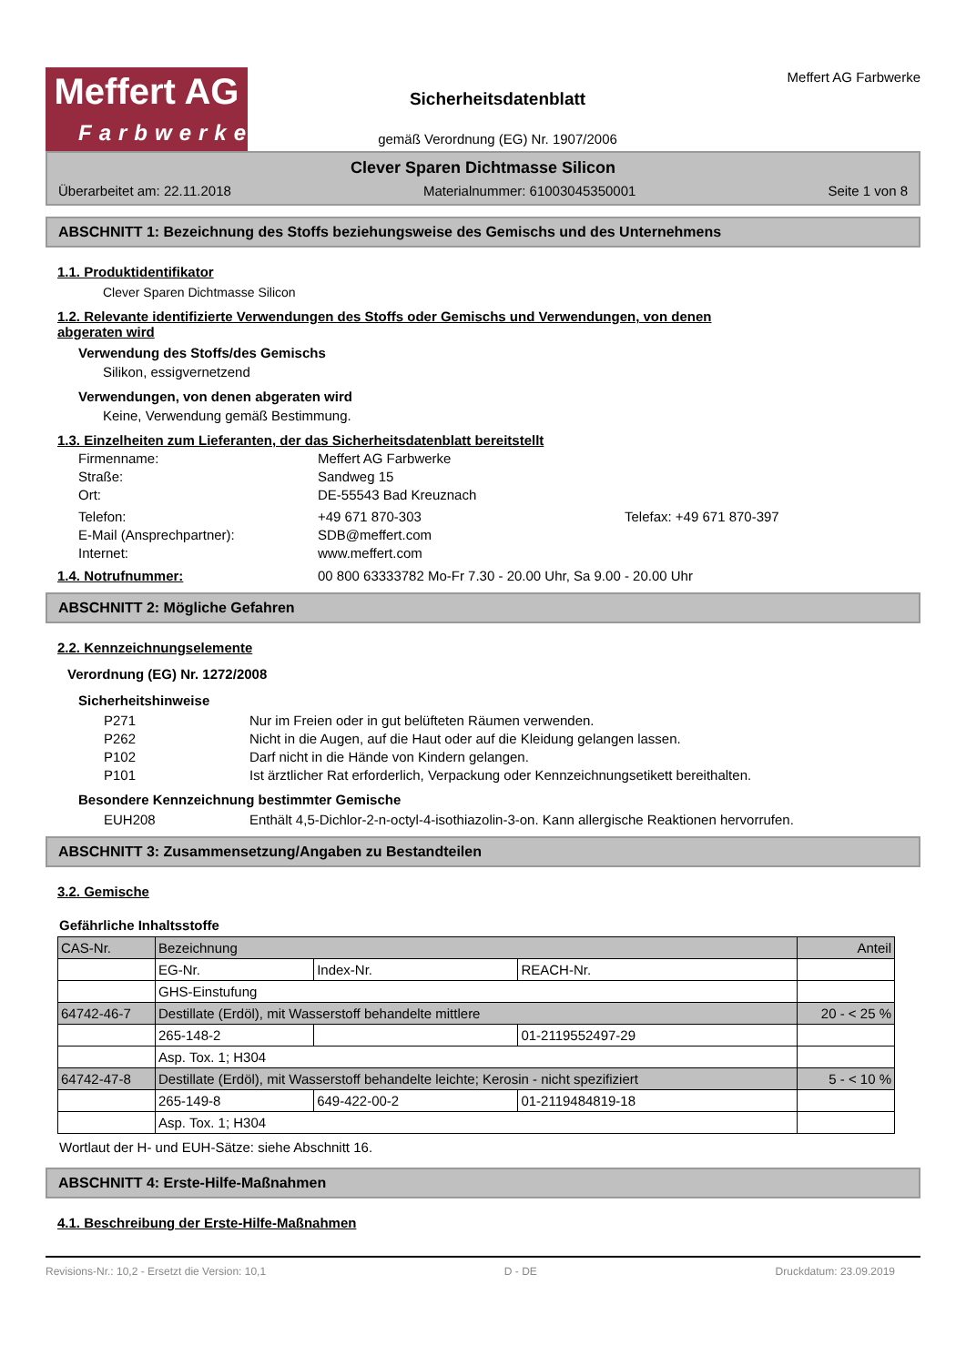Meffert AG
Farbwerke
Sicherheitsdatenblatt
gemäß Verordnung (EG) Nr. 1907/2006
Meffert AG Farbwerke
Clever Sparen Dichtmasse Silicon
Überarbeitet am: 22.11.2018 Materialnummer: 61003045350001 Seite 1 von 8
ABSCHNITT 1: Bezeichnung des Stoffs beziehungsweise des Gemischs und des Unternehmens
1.1. Produktidentifikator
Clever Sparen Dichtmasse Silicon
1.2. Relevante identifizierte Verwendungen des Stoffs oder Gemischs und Verwendungen, von denen
abgeraten wird
Verwendung des Stoffs/des Gemischs
Silikon, essigvernetzend
Verwendungen, von denen abgeraten wird
Keine, Verwendung gemäß Bestimmung.
1.3. Einzelheiten zum Lieferanten, der das Sicherheitsdatenblatt bereitstellt
Firmenname: Meffert AG Farbwerke
Straße: Sandweg 15
Ort: DE-55543 Bad Kreuznach
Telefon: +49 671 870-303 Telefax: +49 671 870-397
E-Mail (Ansprechpartner): SDB@meffert.com
Internet: www.meffert.com
1.4. Notrufnummer: 00 800 63333782 Mo-Fr 7.30 - 20.00 Uhr, Sa 9.00 - 20.00 Uhr
ABSCHNITT 2: Mögliche Gefahren
2.2. Kennzeichnungselemente
Verordnung (EG) Nr. 1272/2008
Sicherheitshinweise
P271 Nur im Freien oder in gut belüfteten Räumen verwenden.
P262 Nicht in die Augen, auf die Haut oder auf die Kleidung gelangen lassen.
P102 Darf nicht in die Hände von Kindern gelangen.
P101 Ist ärztlicher Rat erforderlich, Verpackung oder Kennzeichnungsetikett bereithalten.
Besondere Kennzeichnung bestimmter Gemische
EUH208 Enthält 4,5-Dichlor-2-n-octyl-4-isothiazolin-3-on. Kann allergische Reaktionen hervorrufen.
ABSCHNITT 3: Zusammensetzung/Angaben zu Bestandteilen
3.2. Gemische
Gefährliche Inhaltsstoffe
| CAS-Nr. | Bezeichnung | | | Anteil |
| | EG-Nr. | Index-Nr. | REACH-Nr. | |
| | GHS-Einstufung | | | |
| 64742-46-7 | Destillate (Erdöl), mit Wasserstoff behandelte mittlere | | | 20 - < 25 % |
| | 265-148-2 | | 01-2119552497-29 | |
| | Asp. Tox. 1; H304 | | | |
| 64742-47-8 | Destillate (Erdöl), mit Wasserstoff behandelte leichte; Kerosin - nicht spezifiziert | | | 5 - < 10 % |
| | 265-149-8 | 649-422-00-2 | 01-2119484819-18 | |
| | Asp. Tox. 1; H304 | | | |
Wortlaut der H- und EUH-Sätze: siehe Abschnitt 16.
ABSCHNITT 4: Erste-Hilfe-Maßnahmen
4.1. Beschreibung der Erste-Hilfe-Maßnahmen
Revisions-Nr.: 10,2 - Ersetzt die Version: 10,1 D - DE Druckdatum: 23.09.2019